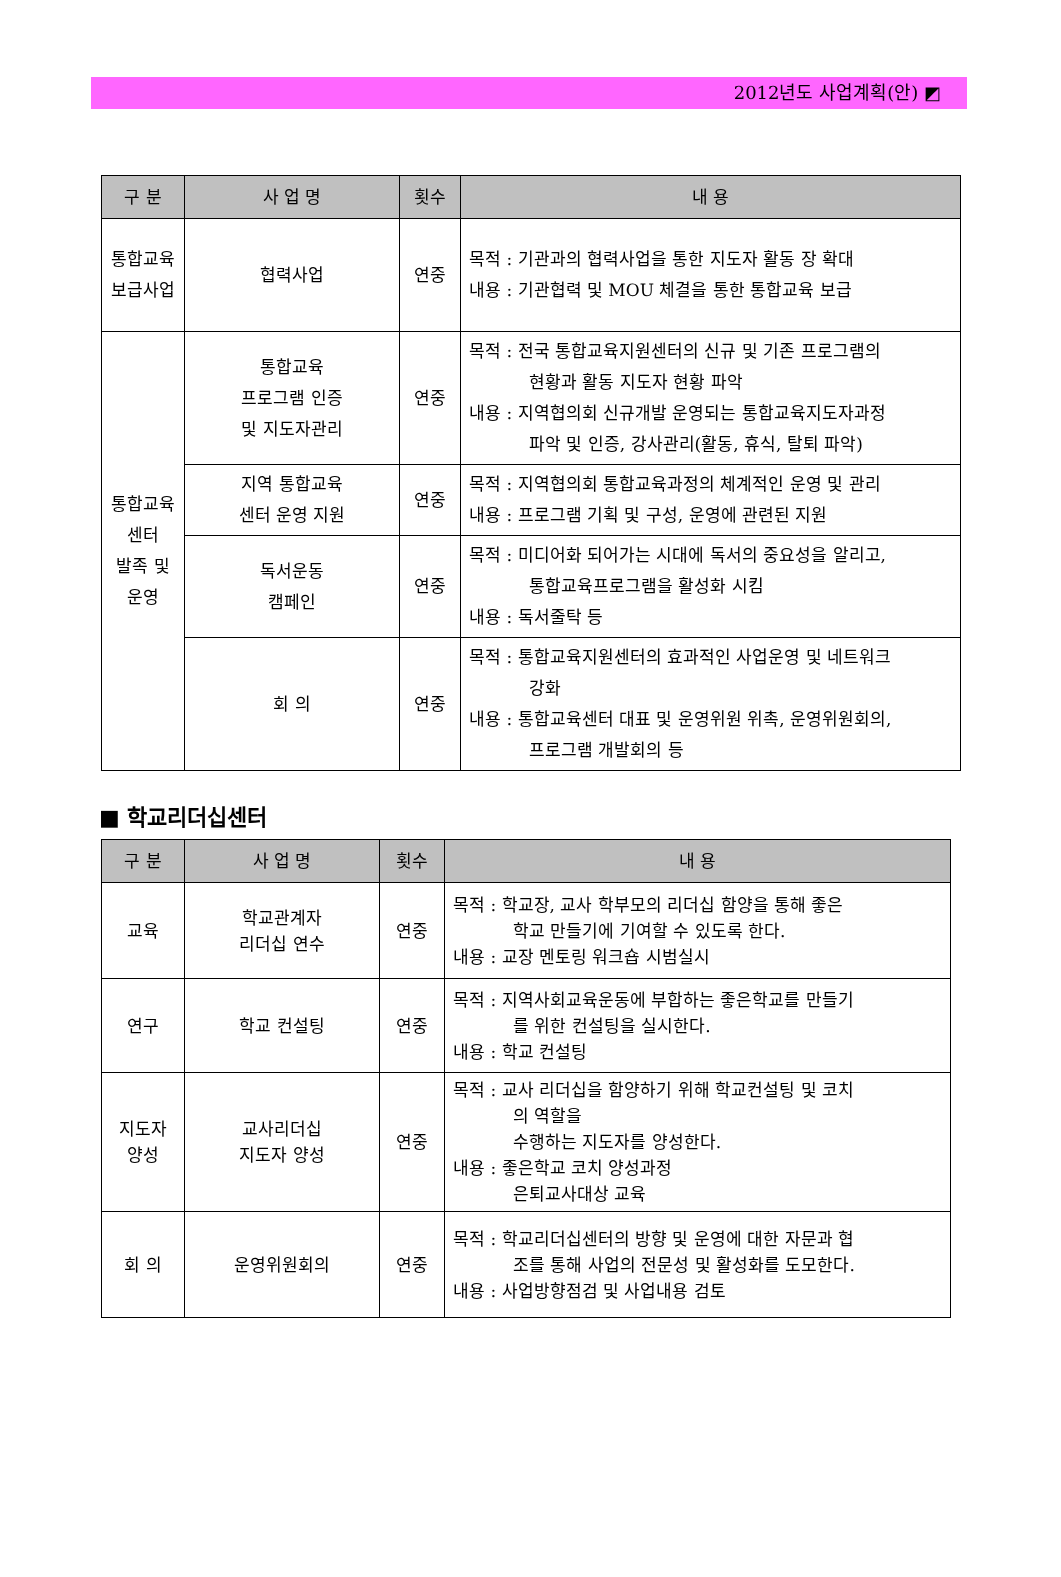2012년도 사업계획(안) ◩
| 구 분 | 사 업 명 | 횟수 | 내 용 |
| --- | --- | --- | --- |
| 통합교육 보급사업 | 협력사업 | 연중 | 목적 : 기관과의 협력사업을 통한 지도자 활동 장 확대 내용 : 기관협력 및 MOU 체결을 통한 통합교육 보급 |
| 통합교육 센터 발족 및 운영 | 통합교육 프로그램 인증 및 지도자관리 | 연중 | 목적 : 전국 통합교육지원센터의 신규 및 기존 프로그램의 현황과 활동 지도자 현황 파악 내용 : 지역협의회 신규개발 운영되는 통합교육지도자과정 파악 및 인증, 강사관리(활동, 휴식, 탈퇴 파악) |
| | 지역 통합교육 센터 운영 지원 | 연중 | 목적 : 지역협의회 통합교육과정의 체계적인 운영 및 관리 내용 : 프로그램 기획 및 구성, 운영에 관련된 지원 |
| | 독서운동 캠페인 | 연중 | 목적 : 미디어화 되어가는 시대에 독서의 중요성을 알리고, 통합교육프로그램을 활성화 시킴 내용 : 독서줄탁 등 |
| | 회 의 | 연중 | 목적 : 통합교육지원센터의 효과적인 사업운영 및 네트워크 강화 내용 : 통합교육센터 대표 및 운영위원 위촉, 운영위원회의, 프로그램 개발회의 등 |
■ 학교리더십센터
| 구 분 | 사 업 명 | 횟수 | 내 용 |
| --- | --- | --- | --- |
| 교육 | 학교관계자 리더십 연수 | 연중 | 목적 : 학교장, 교사 학부모의 리더십 함양을 통해 좋은 학교 만들기에 기여할 수 있도록 한다. 내용 : 교장 멘토링 워크숍 시범실시 |
| 연구 | 학교 컨설팅 | 연중 | 목적 : 지역사회교육운동에 부합하는 좋은학교를 만들기 를 위한 컨설팅을 실시한다. 내용 : 학교 컨설팅 |
| 지도자 양성 | 교사리더십 지도자 양성 | 연중 | 목적 : 교사 리더십을 함양하기 위해 학교컨설팅 및 코치 의 역할을 수행하는 지도자를 양성한다. 내용 : 좋은학교 코치 양성과정 은퇴교사대상 교육 |
| 회 의 | 운영위원회의 | 연중 | 목적 : 학교리더십센터의 방향 및 운영에 대한 자문과 협 조를 통해 사업의 전문성 및 활성화를 도모한다. 내용 : 사업방향점검 및 사업내용 검토 |